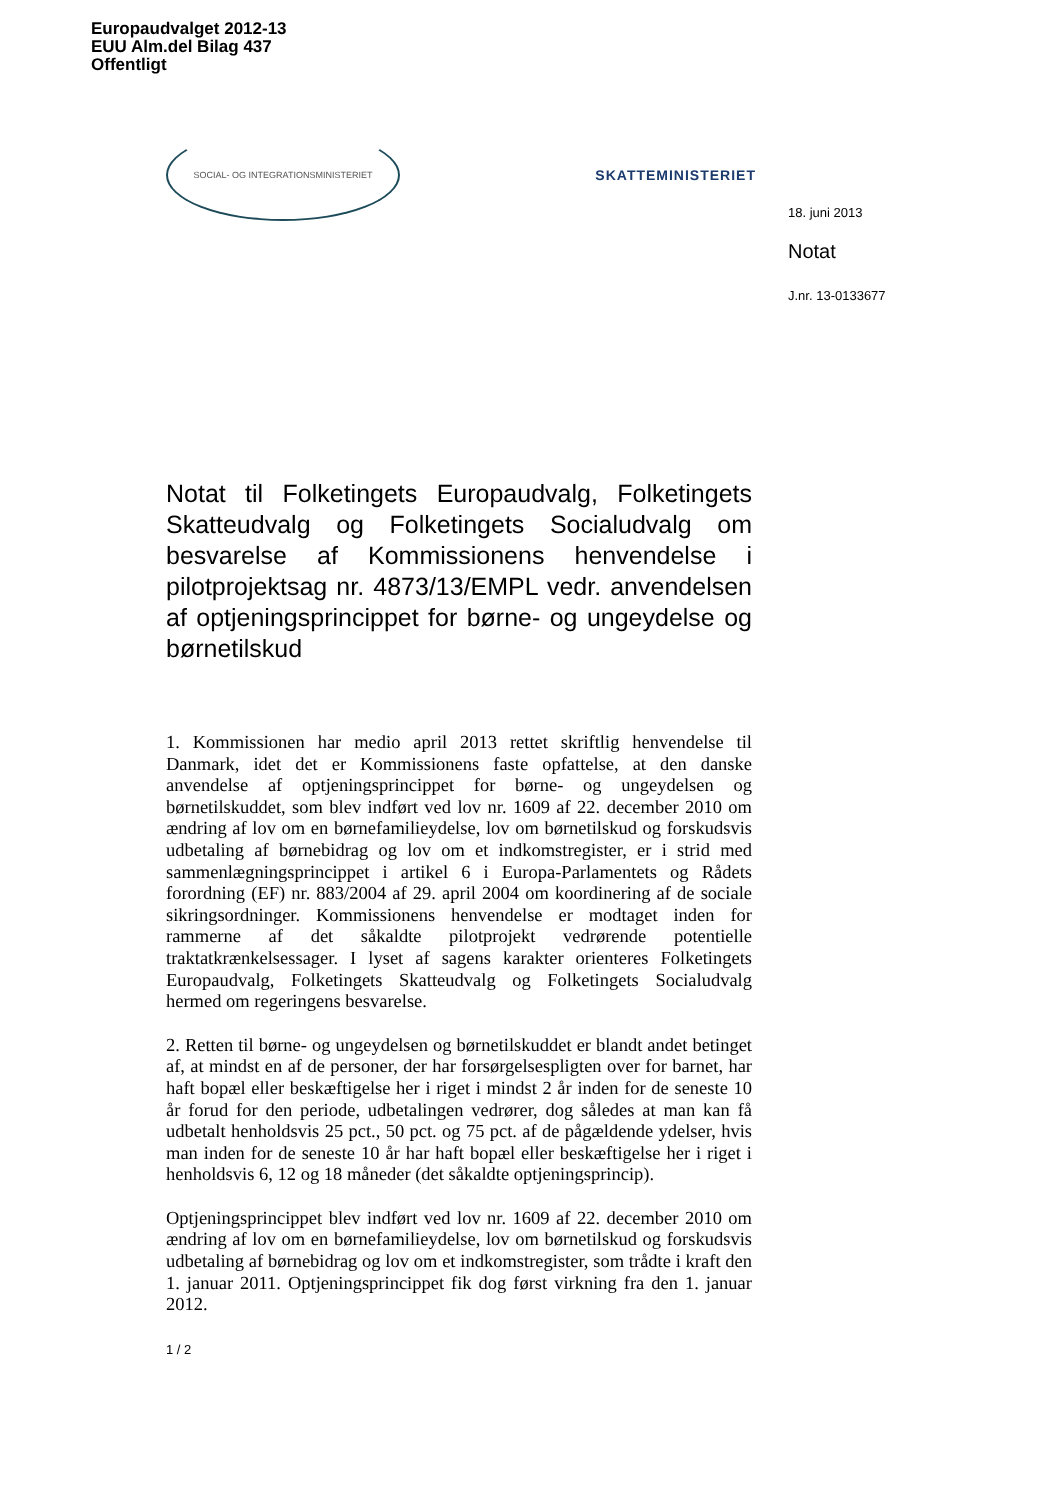Europaudvalget 2012-13
EUU Alm.del Bilag 437
Offentligt
SOCIAL- OG INTEGRATIONSMINISTERIET
SKATTEMINISTERIET
18. juni 2013
Notat
J.nr. 13-0133677
Notat til Folketingets Europaudvalg, Folketingets Skatteudvalg og Folketingets Socialudvalg om besvarelse af Kommissionens henvendelse i pilotprojektsag nr. 4873/13/EMPL vedr. anvendelsen af optjeningsprincippet for børne- og ungeydelse og børnetilskud
1. Kommissionen har medio april 2013 rettet skriftlig henvendelse til Danmark, idet det er Kommissionens faste opfattelse, at den danske anvendelse af optjeningsprincippet for børne- og ungeydelsen og børnetilskuddet, som blev indført ved lov nr. 1609 af 22. december 2010 om ændring af lov om en børnefamilieydelse, lov om børnetilskud og forskudsvis udbetaling af børnebidrag og lov om et indkomstregister, er i strid med sammenlægningsprincippet i artikel 6 i Europa-Parlamentets og Rådets forordning (EF) nr. 883/2004 af 29. april 2004 om koordinering af de sociale sikringsordninger. Kommissionens henvendelse er modtaget inden for rammerne af det såkaldte pilotprojekt vedrørende potentielle traktatkrænkelsessager. I lyset af sagens karakter orienteres Folketingets Europaudvalg, Folketingets Skatteudvalg og Folketingets Socialudvalg hermed om regeringens besvarelse.
2. Retten til børne- og ungeydelsen og børnetilskuddet er blandt andet betinget af, at mindst en af de personer, der har forsørgelsespligten over for barnet, har haft bopæl eller beskæftigelse her i riget i mindst 2 år inden for de seneste 10 år forud for den periode, udbetalingen vedrører, dog således at man kan få udbetalt henholdsvis 25 pct., 50 pct. og 75 pct. af de pågældende ydelser, hvis man inden for de seneste 10 år har haft bopæl eller beskæftigelse her i riget i henholdsvis 6, 12 og 18 måneder (det såkaldte optjeningsprincip).
Optjeningsprincippet blev indført ved lov nr. 1609 af 22. december 2010 om ændring af lov om en børnefamilieydelse, lov om børnetilskud og forskudsvis udbetaling af børnebidrag og lov om et indkomstregister, som trådte i kraft den 1. januar 2011. Optjeningsprincippet fik dog først virkning fra den 1. januar 2012.
1 / 2